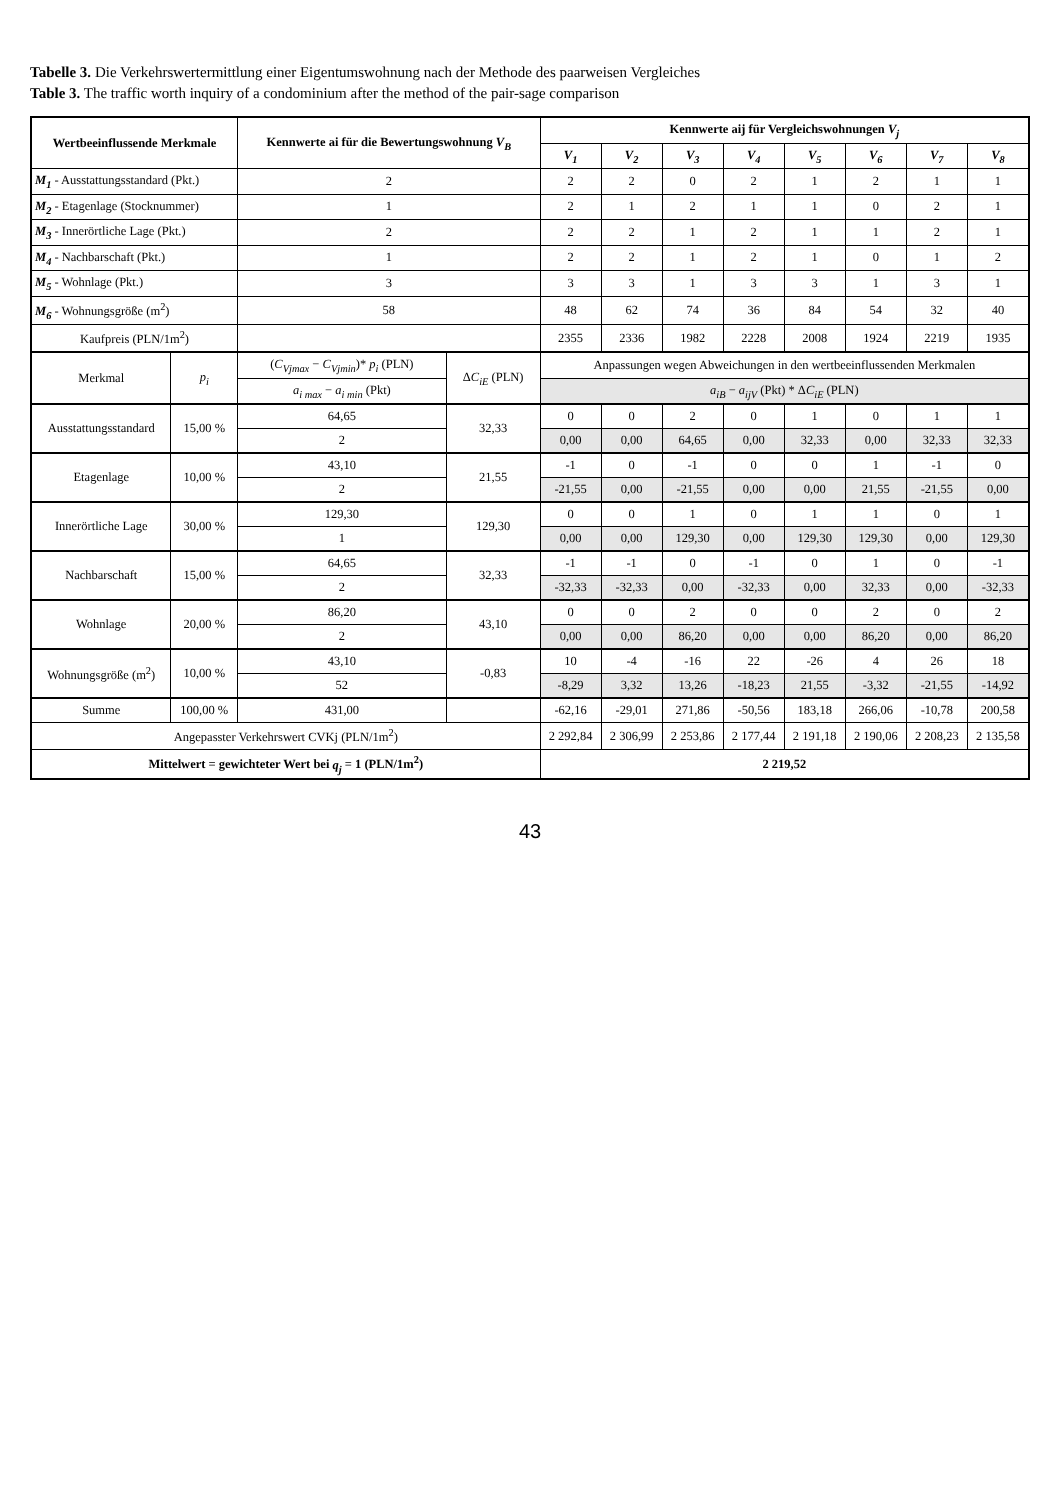Tabelle 3. Die Verkehrswertermittlung einer Eigentumswohnung nach der Methode des paarweisen Vergleiches
Table 3. The traffic worth inquiry of a condominium after the method of the pair-sage comparison
| Wertbeeinflussende Merkmale | | Kennwerte ai für die Bewertungswohnung V<sub>B</sub> | | Kennwerte aij für Vergleichswohnungen V<sub>j</sub> | | | | | | | |
| --- | --- | --- | --- | --- | --- | --- | --- | --- | --- | --- | --- |
| | | | | V<sub>1</sub> | V<sub>2</sub> | V<sub>3</sub> | V<sub>4</sub> | V<sub>5</sub> | V<sub>6</sub> | V<sub>7</sub> | V<sub>8</sub> |
| M<sub>1</sub> - Ausstattungsstandard (Pkt.) | | 2 | | 2 | 2 | 0 | 2 | 1 | 2 | 1 | 1 |
| M<sub>2</sub> - Etagenlage (Stocknummer) | | 1 | | 2 | 1 | 2 | 1 | 1 | 0 | 2 | 1 |
| M<sub>3</sub> - Innerörtliche Lage (Pkt.) | | 2 | | 2 | 2 | 1 | 2 | 1 | 1 | 2 | 1 |
| M<sub>4</sub> - Nachbarschaft (Pkt.) | | 1 | | 2 | 2 | 1 | 2 | 1 | 0 | 1 | 2 |
| M<sub>5</sub> - Wohnlage (Pkt.) | | 3 | | 3 | 3 | 1 | 3 | 3 | 1 | 3 | 1 |
| M<sub>6</sub> - Wohnungsgröße (m<sup>2</sup>) | | 58 | | 48 | 62 | 74 | 36 | 84 | 54 | 32 | 40 |
| Kaufpreis (PLN/1m<sup>2</sup>) | | | | 2355 | 2336 | 1982 | 2228 | 2008 | 1924 | 2219 | 1935 |
| Merkmal | p<sub>i</sub> | ( C<sub>Vjmax</sub> − C<sub>Vjmin</sub> )* p<sub>i</sub> (PLN) | Δ C<sub>iE</sub> (PLN) | Anpassungen wegen Abweichungen in den wertbeeinflussenden Merkmalen | | | | | | | |
| | | a<sub>i max</sub> − a<sub>i min</sub> (Pkt) | | a<sub>iB</sub> − a<sub>ijV</sub> (Pkt) * Δ C<sub>iE</sub> (PLN) | | | | | | | |
| Ausstattungsstandard | 15,00 % | 64,65 | 32,33 | 0 | 0 | 2 | 0 | 1 | 0 | 1 | 1 |
| | | 2 | | 0,00 | 0,00 | 64,65 | 0,00 | 32,33 | 0,00 | 32,33 | 32,33 |
| Etagenlage | 10,00 % | 43,10 | 21,55 | -1 | 0 | -1 | 0 | 0 | 1 | -1 | 0 |
| | | 2 | | -21,55 | 0,00 | -21,55 | 0,00 | 0,00 | 21,55 | -21,55 | 0,00 |
| Innerörtliche Lage | 30,00 % | 129,30 | 129,30 | 0 | 0 | 1 | 0 | 1 | 1 | 0 | 1 |
| | | 1 | | 0,00 | 0,00 | 129,30 | 0,00 | 129,30 | 129,30 | 0,00 | 129,30 |
| Nachbarschaft | 15,00 % | 64,65 | 32,33 | -1 | -1 | 0 | -1 | 0 | 1 | 0 | -1 |
| | | 2 | | -32,33 | -32,33 | 0,00 | -32,33 | 0,00 | 32,33 | 0,00 | -32,33 |
| Wohnlage | 20,00 % | 86,20 | 43,10 | 0 | 0 | 2 | 0 | 0 | 2 | 0 | 2 |
| | | 2 | | 0,00 | 0,00 | 86,20 | 0,00 | 0,00 | 86,20 | 0,00 | 86,20 |
| Wohnungsgröße (m<sup>2</sup>) | 10,00 % | 43,10 | -0,83 | 10 | -4 | -16 | 22 | -26 | 4 | 26 | 18 |
| | | 52 | | -8,29 | 3,32 | 13,26 | -18,23 | 21,55 | -3,32 | -21,55 | -14,92 |
| Summe | 100,00 % | 431,00 | | -62,16 | -29,01 | 271,86 | -50,56 | 183,18 | 266,06 | -10,78 | 200,58 |
| Angepasster Verkehrswert CVKj (PLN/1m<sup>2</sup>) | | | | 2 292,84 | 2 306,99 | 2 253,86 | 2 177,44 | 2 191,18 | 2 190,06 | 2 208,23 | 2 135,58 |
| Mittelwert = gewichteter Wert bei q<sub>j</sub> = 1 (PLN/1m<sup>2</sup>) | | | | 2 219,52 | | | | | | | |
43